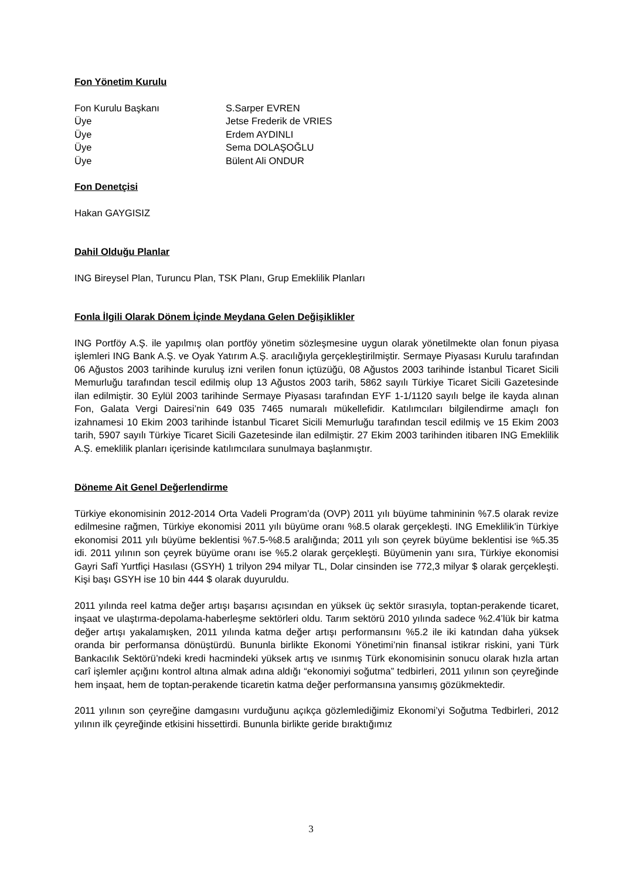Fon Yönetim Kurulu
Fon Kurulu Başkanı S.Sarper EVREN
Üye Jetse Frederik de VRIES
Üye Erdem AYDINLI
Üye Sema DOLAŞOĞLU
Üye Bülent Ali ONDUR
Fon Denetçisi
Hakan GAYGISIZ
Dahil Olduğu Planlar
ING Bireysel Plan, Turuncu Plan, TSK Planı, Grup Emeklilik Planları
Fonla İlgili Olarak Dönem İçinde Meydana Gelen Değişiklikler
ING Portföy A.Ş. ile yapılmış olan portföy yönetim sözleşmesine uygun olarak yönetilmekte olan fonun piyasa işlemleri ING Bank A.Ş. ve Oyak Yatırım A.Ş. aracılığıyla gerçekleştirilmiştir. Sermaye Piyasası Kurulu tarafından 06 Ağustos 2003 tarihinde kuruluş izni verilen fonun içtüzüğü, 08 Ağustos 2003 tarihinde İstanbul Ticaret Sicili Memurluğu tarafından tescil edilmiş olup 13 Ağustos 2003 tarih, 5862 sayılı Türkiye Ticaret Sicili Gazetesinde ilan edilmiştir. 30 Eylül 2003 tarihinde Sermaye Piyasası tarafından EYF 1-1/1120 sayılı belge ile kayda alınan Fon, Galata Vergi Dairesi’nin 649 035 7465 numaralı mükellefidir. Katılımcıları bilgilendirme amaçlı fon izahnamesi 10 Ekim 2003 tarihinde İstanbul Ticaret Sicili Memurluğu tarafından tescil edilmiş ve 15 Ekim 2003 tarih, 5907 sayılı Türkiye Ticaret Sicili Gazetesinde ilan edilmiştir. 27 Ekim 2003 tarihinden itibaren ING Emeklilik A.Ş. emeklilik planları içerisinde katılımcılara sunulmaya başlanmıştır.
Döneme Ait Genel Değerlendirme
Türkiye ekonomisinin 2012-2014 Orta Vadeli Program’da (OVP) 2011 yılı büyüme tahmininin %7.5 olarak revize edilmesine rağmen, Türkiye ekonomisi 2011 yılı büyüme oranı %8.5 olarak gerçekleşti. ING Emeklilik’in Türkiye ekonomisi 2011 yılı büyüme beklentisi %7.5-%8.5 aralığında; 2011 yılı son çeyrek büyüme beklentisi ise %5.35 idi. 2011 yılının son çeyrek büyüme oranı ise %5.2 olarak gerçekleşti. Büyümenin yanı sıra, Türkiye ekonomisi Gayri Safî Yurtfiçi Hasılası (GSYH) 1 trilyon 294 milyar TL, Dolar cinsinden ise 772,3 milyar $ olarak gerçekleşti. Kişi başı GSYH ise 10 bin 444 $ olarak duyuruldu.
2011 yılında reel katma değer artışı başarısı açısından en yüksek üç sektör sırasıyla, toptan-perakende ticaret, inşaat ve ulaştırma-depolama-haberleşme sektörleri oldu. Tarım sektörü 2010 yılında sadece %2.4’lük bir katma değer artışı yakalamışken, 2011 yılında katma değer artışı performansını %5.2 ile iki katından daha yüksek oranda bir performansa dönüştürdü. Bununla birlikte Ekonomi Yönetimi’nin finansal istikrar riskini, yani Türk Bankacılık Sektörü’ndeki kredi hacmindeki yüksek artış ve ısınmış Türk ekonomisinin sonucu olarak hızla artan carî işlemler açığını kontrol altına almak adına aldığı “ekonomiyi soğutma” tedbirleri, 2011 yılının son çeyreğinde hem inşaat, hem de toptan-perakende ticaretin katma değer performansına yansımış gözükmektedir.
2011 yılının son çeyreğine damgasını vurduğunu açıkça gözlemlediğimiz Ekonomi’yi Soğutma Tedbirleri, 2012 yılının ilk çeyreğinde etkisini hissettirdi. Bununla birlikte geride bıraktığımız
3